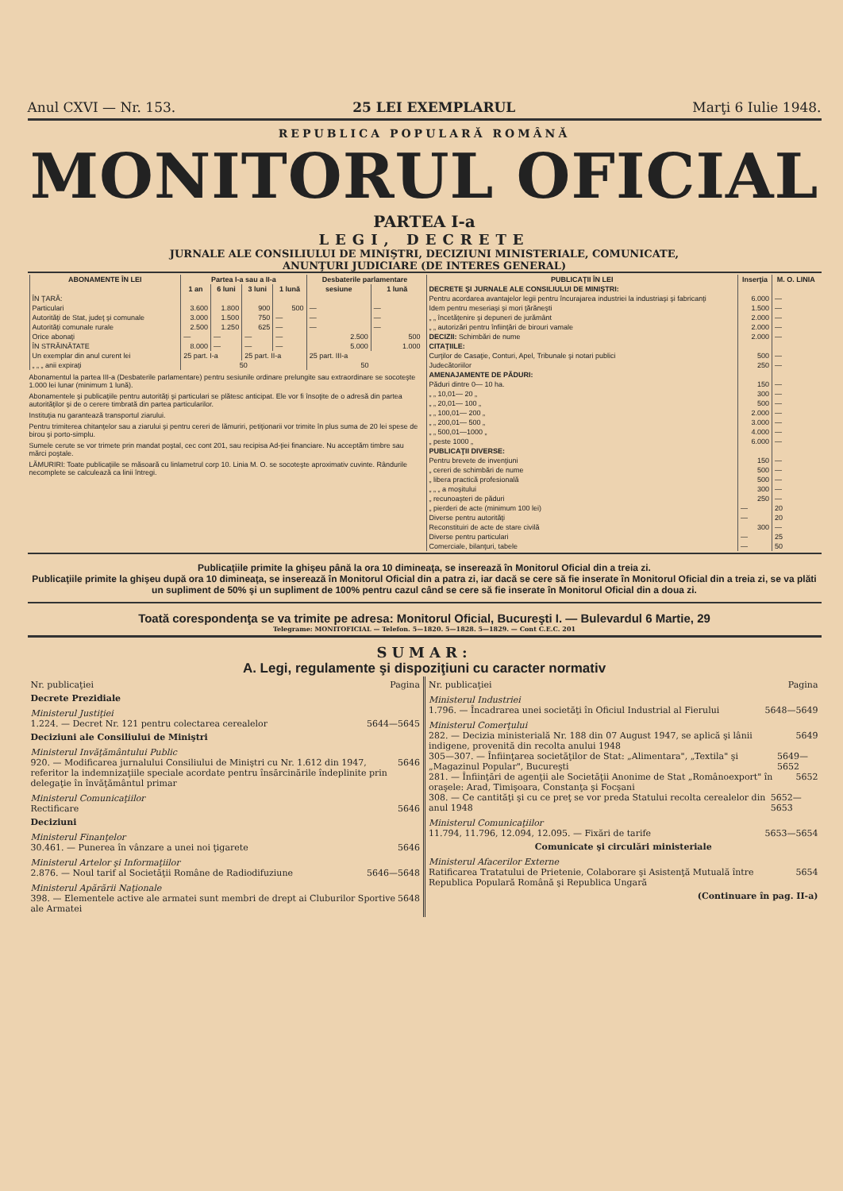Anul CXVI — Nr. 153. 25 LEI EXEMPLARUL Marţi 6 Iulie 1948.
REPUBLICA POPULARĂ ROMÂNĂ
MONITORUL OFICIAL
PARTEA I-a
LEGI, DECRETE
JURNALE ALE CONSILIULUI DE MINIŞTRI, DECIZIUNI MINISTERIALE, COMUNICATE,
ANUNŢURI JUDICIARE (DE INTERES GENERAL)
| ABONAMENTE ÎN LEI | Partea I-a sau a II-a | | | | Desbaterile parlamentare | |
| --- | --- | --- | --- | --- | --- | --- |
| | 1 an | 6 luni | 3 luni | 1 lună | sesiune | 1 lună |
| ÎN ŢARĂ: | | | | | | |
| Particulari | 3.600 | 1.800 | 900 | 500 | — | — |
| Autorităţi de Stat, judeţ şi comunale | 3.000 | 1.500 | 750 | — | — | — |
| Autorităţi comunale rurale | 2.500 | 1.250 | 625 | — | — | — |
| Orice abonaţi | — | — | — | — | 2.500 | 500 |
| ÎN STRĂINĂTATE | 8.000 | — | — | — | 5.000 | 1.000 |
| Un exemplar din anul curent lei | 25 part. I-a | | 25 part. II-a | | 25 part. III-a | |
| „ „ „ anii expiraţi | 50 | | | | 50 | |
Abonamentul la partea III-a (Desbaterile parlamentare) pentru sesiunile ordinare prelungite sau extraordinare se socoteşte 1.000 lei lunar (minimum 1 lună).
Abonamentele şi publicaţiile pentru autorităţi şi particulari se plătesc anticipat. Ele vor fi însoţite de o adresă din partea autorităţilor şi de o cerere timbrată din partea particularilor.
Instituţia nu garantează transportul ziarului.
Pentru trimiterea chitanţelor sau a ziarului şi pentru cereri de lămuriri, petiţionarii vor trimite în plus suma de 20 lei spese de birou şi porto-simplu.
Sumele cerute se vor trimete prin mandat poştal, cec cont 201, sau recipisa Ad-ţiei financiare. Nu acceptăm timbre sau mărci poştale.
LĂMURIRI: Toate publicaţiile se măsoară cu linlametrul corp 10. Linia M. O. se socoteşte aproximativ cuvinte. Rândurile necomplete se calculează ca linii întregi.
| PUBLICAŢII ÎN LEI | Inserţia | M. O. LINIA |
| --- | --- | --- |
| DECRETE ŞI JURNALE ALE CONSILIULUI DE MINIŞTRI: | | |
| Pentru acordarea avantajelor legii pentru încurajarea industriei la industriaşi şi fabricanţi | 6.000 | — |
| Idem pentru meseriaşi şi mori ţărăneşti | 1.500 | — |
| „ „ încetăţenire şi depuneri de jurământ | 2.000 | — |
| „ „ autorizări pentru înfiinţări de birouri vamale | 2.000 | — |
| DECIZII: Schimbări de nume | 2.000 | — |
| CITAŢIILE: | | |
| Curţilor de Casaţie, Conturi, Apel, Tribunale şi notari publici | 500 | — |
| Judecătoriilor | 250 | — |
| AMENAJAMENTE DE PĂDURI: | | |
| Păduri dintre 0— 10 ha. | 150 | — |
| „ „ 10,01— 20 „ | 300 | — |
| „ „ 20,01— 100 „ | 500 | — |
| „ „ 100,01— 200 „ | 2.000 | — |
| „ „ 200,01— 500 „ | 3.000 | — |
| „ „ 500,01—1000 „ | 4.000 | — |
| „ peste 1000 „ | 6.000 | — |
| PUBLICAŢII DIVERSE: | | |
| Pentru brevete de invenţiuni | 150 | — |
| „ cereri de schimbări de nume | 500 | — |
| „ libera practică profesională | 500 | — |
| „ „ „ a moşitului | 300 | — |
| „ recunoaşteri de păduri | 250 | — |
| „ pierderi de acte (minimum 100 lei) | — | 20 |
| Diverse pentru autorităţi | — | 20 |
| Reconstituiri de acte de stare civilă | 300 | — |
| Diverse pentru particulari | — | 25 |
| Comerciale, bilanţuri, tabele | — | 50 |
Publicaţiile primite la ghişeu până la ora 10 dimineaţa, se inserează în Monitorul Oficial din a treia zi.
Publicaţiile primite la ghişeu după ora 10 dimineaţa, se inserează în Monitorul Oficial din a patra zi, iar dacă se cere să fie inserate în Monitorul Oficial din a treia zi, se va plăti un supliment de 50% şi un supliment de 100% pentru cazul când se cere să fie inserate în Monitorul Oficial din a doua zi.
Toată corespondenţa se va trimite pe adresa: Monitorul Oficial, Bucureşti I. — Bulevardul 6 Martie, 29
Telegrame: MONITOFICIAL — Telefon. 5—1820. 5—1828. 5—1829. — Cont C.E.C. 201
SUMAR:
A. Legi, regulamente şi dispoziţiuni cu caracter normativ
Nr. publicaţiei Pagina
Decrete Prezidiale
Ministerul Justiţiei
1.224. — Decret Nr. 121 pentru colectarea cerealelor 5644—5645
Deciziuni ale Consiliului de Miniştri
Ministerul Invăţământului Public
920. — Modificarea jurnalului Consiliului de Miniştri cu Nr. 1.612 din 1947, referitor la indemnizaţiile speciale acordate pentru însărcinările îndeplinite prin delegaţie în învăţământul primar 5646
Ministerul Comunicaţiilor
Rectificare 5646
Deciziuni
Ministerul Finanţelor
30.461. — Punerea în vânzare a unei noi ţigarete 5646
Ministerul Artelor şi Informaţiilor
2.876. — Noul tarif al Societăţii Române de Radiodifuziune 5646—5648
Ministerul Apărării Naţionale
398. — Elementele active ale armatei sunt membri de drept ai Cluburilor Sportive ale Armatei 5648
Nr. publicaţiei Pagina
Ministerul Industriei
1.796. — Încadrarea unei societăţi în Oficiul Industrial al Fierului 5648—5649
Ministerul Comerţului
282. — Decizia ministerială Nr. 188 din 07 August 1947, se aplică şi lânii indigene, provenită din recolta anului 1948 5649
305—307. — Înfiinţarea societăţilor de Stat: „Alimentara", „Textila" şi „Magazinul Popular", Bucureşti 5649—5652
281. — Înfiinţări de agenţii ale Societăţii Anonime de Stat „Românoexport" în oraşele: Arad, Timişoara, Constanţa şi Focşani 5652
308. — Ce cantităţi şi cu ce preţ se vor preda Statului recolta cerealelor din anul 1948 5652—5653
Ministerul Comunicaţiilor
11.794, 11.796, 12.094, 12.095. — Fixări de tarife 5653—5654
Comunicate şi circulări ministeriale
Ministerul Afacerilor Externe
Ratificarea Tratatului de Prietenie, Colaborare şi Asistenţă Mutuală între Republica Populară Română şi Republica Ungară 5654
(Continuare în pag. II-a)